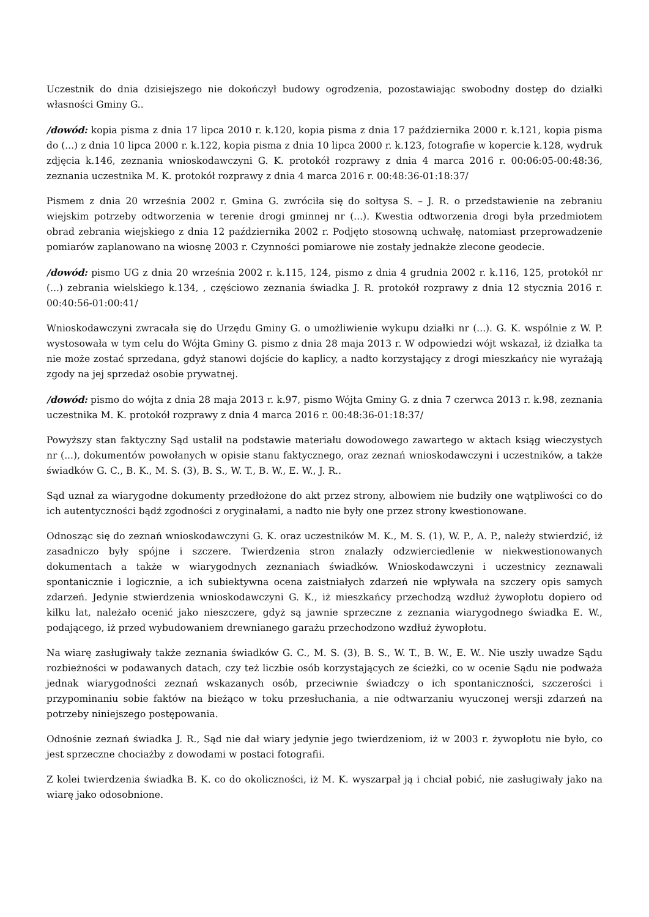Uczestnik do dnia dzisiejszego nie dokończył budowy ogrodzenia, pozostawiając swobodny dostęp do działki własności Gminy G..
/dowód: kopia pisma z dnia 17 lipca 2010 r. k.120, kopia pisma z dnia 17 października 2000 r. k.121, kopia pisma do (...) z dnia 10 lipca 2000 r. k.122, kopia pisma z dnia 10 lipca 2000 r. k.123, fotografie w kopercie k.128, wydruk zdjęcia k.146, zeznania wnioskodawczyni G. K. protokół rozprawy z dnia 4 marca 2016 r. 00:06:05-00:48:36, zeznania uczestnika M. K. protokół rozprawy z dnia 4 marca 2016 r. 00:48:36-01:18:37/
Pismem z dnia 20 września 2002 r. Gmina G. zwróciła się do sołtysa S. – J. R. o przedstawienie na zebraniu wiejskim potrzeby odtworzenia w terenie drogi gminnej nr (...). Kwestia odtworzenia drogi była przedmiotem obrad zebrania wiejskiego z dnia 12 października 2002 r. Podjęto stosowną uchwałę, natomiast przeprowadzenie pomiarów zaplanowano na wiosnę 2003 r. Czynności pomiarowe nie zostały jednakże zlecone geodecie.
/dowód: pismo UG z dnia 20 września 2002 r. k.115, 124, pismo z dnia 4 grudnia 2002 r. k.116, 125, protokół nr (...) zebrania wielskiego k.134, , częściowo zeznania świadka J. R. protokół rozprawy z dnia 12 stycznia 2016 r. 00:40:56-01:00:41/
Wnioskodawczyni zwracała się do Urzędu Gminy G. o umożliwienie wykupu działki nr (...). G. K. wspólnie z W. P. wystosowała w tym celu do Wójta Gminy G. pismo z dnia 28 maja 2013 r. W odpowiedzi wójt wskazał, iż działka ta nie może zostać sprzedana, gdyż stanowi dojście do kaplicy, a nadto korzystający z drogi mieszkańcy nie wyrażają zgody na jej sprzedaż osobie prywatnej.
/dowód: pismo do wójta z dnia 28 maja 2013 r. k.97, pismo Wójta Gminy G. z dnia 7 czerwca 2013 r. k.98, zeznania uczestnika M. K. protokół rozprawy z dnia 4 marca 2016 r. 00:48:36-01:18:37/
Powyższy stan faktyczny Sąd ustalił na podstawie materiału dowodowego zawartego w aktach ksiąg wieczystych nr (...), dokumentów powołanych w opisie stanu faktycznego, oraz zeznań wnioskodawczyni i uczestników, a także świadków G. C., B. K., M. S. (3), B. S., W. T., B. W., E. W., J. R..
Sąd uznał za wiarygodne dokumenty przedłożone do akt przez strony, albowiem nie budziły one wątpliwości co do ich autentyczności bądź zgodności z oryginałami, a nadto nie były one przez strony kwestionowane.
Odnosząc się do zeznań wnioskodawczyni G. K. oraz uczestników M. K., M. S. (1), W. P., A. P., należy stwierdzić, iż zasadniczo były spójne i szczere. Twierdzenia stron znalazły odzwierciedlenie w niekwestionowanych dokumentach a także w wiarygodnych zeznaniach świadków. Wnioskodawczyni i uczestnicy zeznawali spontanicznie i logicznie, a ich subiektywna ocena zaistniałych zdarzeń nie wpływała na szczery opis samych zdarzeń. Jedynie stwierdzenia wnioskodawczyni G. K., iż mieszkańcy przechodzą wzdłuż żywopłotu dopiero od kilku lat, należało ocenić jako nieszczere, gdyż są jawnie sprzeczne z zeznania wiarygodnego świadka E. W., podającego, iż przed wybudowaniem drewnianego garażu przechodzono wzdłuż żywopłotu.
Na wiarę zasługiwały także zeznania świadków G. C., M. S. (3), B. S., W. T., B. W., E. W.. Nie uszły uwadze Sądu rozbieżności w podawanych datach, czy też liczbie osób korzystających ze ścieżki, co w ocenie Sądu nie podważa jednak wiarygodności zeznań wskazanych osób, przeciwnie świadczy o ich spontaniczności, szczerości i przypominaniu sobie faktów na bieżąco w toku przesłuchania, a nie odtwarzaniu wyuczonej wersji zdarzeń na potrzeby niniejszego postępowania.
Odnośnie zeznań świadka J. R., Sąd nie dał wiary jedynie jego twierdzeniom, iż w 2003 r. żywopłotu nie było, co jest sprzeczne chociażby z dowodami w postaci fotografii.
Z kolei twierdzenia świadka B. K. co do okoliczności, iż M. K. wyszarpał ją i chciał pobić, nie zasługiwały jako na wiarę jako odosobnione.